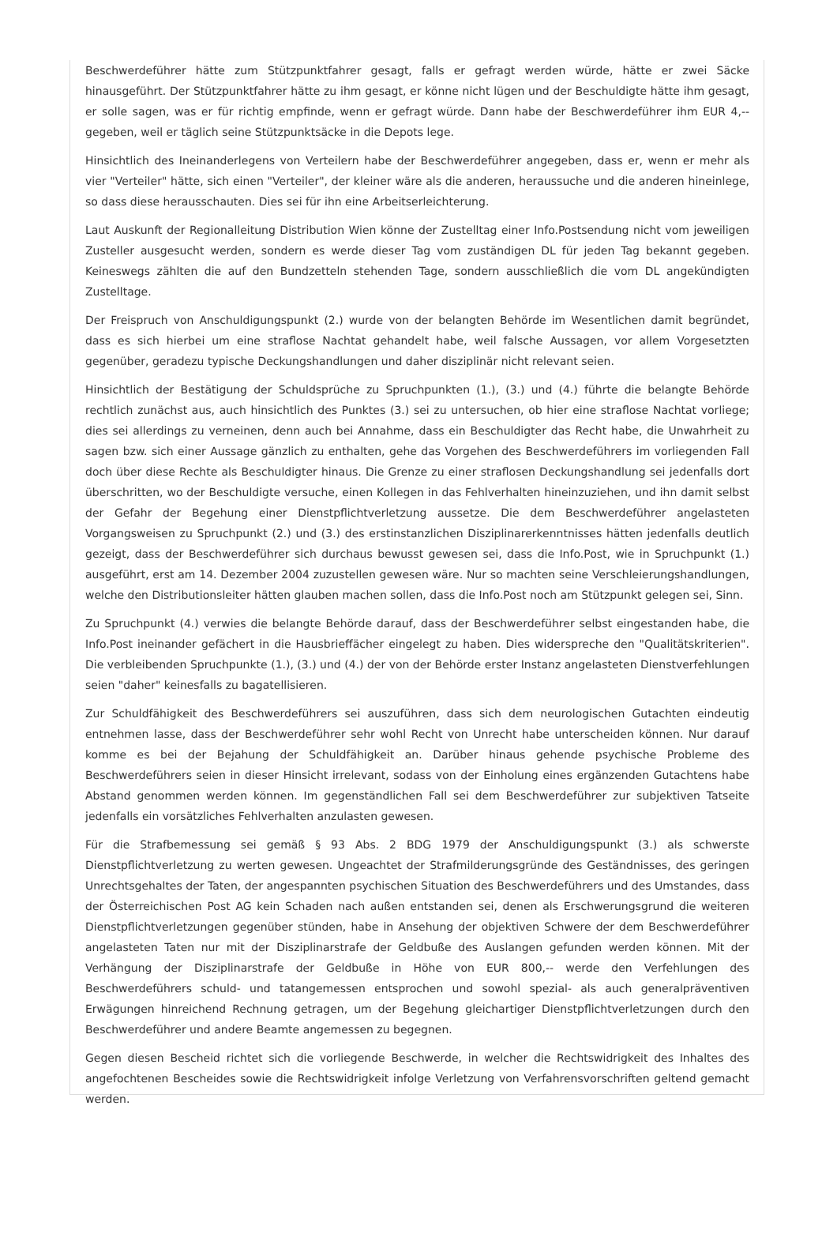Beschwerdeführer hätte zum Stützpunktfahrer gesagt, falls er gefragt werden würde, hätte er zwei Säcke hinausgeführt. Der Stützpunktfahrer hätte zu ihm gesagt, er könne nicht lügen und der Beschuldigte hätte ihm gesagt, er solle sagen, was er für richtig empfinde, wenn er gefragt würde. Dann habe der Beschwerdeführer ihm EUR 4,-- gegeben, weil er täglich seine Stützpunktsäcke in die Depots lege.
Hinsichtlich des Ineinanderlegens von Verteilern habe der Beschwerdeführer angegeben, dass er, wenn er mehr als vier "Verteiler" hätte, sich einen "Verteiler", der kleiner wäre als die anderen, heraussuche und die anderen hineinlege, so dass diese herausschauten. Dies sei für ihn eine Arbeitserleichterung.
Laut Auskunft der Regionalleitung Distribution Wien könne der Zustelltag einer Info.Postsendung nicht vom jeweiligen Zusteller ausgesucht werden, sondern es werde dieser Tag vom zuständigen DL für jeden Tag bekannt gegeben. Keineswegs zählten die auf den Bundzetteln stehenden Tage, sondern ausschließlich die vom DL angekündigten Zustelltage.
Der Freispruch von Anschuldigungspunkt (2.) wurde von der belangten Behörde im Wesentlichen damit begründet, dass es sich hierbei um eine straflose Nachtat gehandelt habe, weil falsche Aussagen, vor allem Vorgesetzten gegenüber, geradezu typische Deckungshandlungen und daher disziplinär nicht relevant seien.
Hinsichtlich der Bestätigung der Schuldsprüche zu Spruchpunkten (1.), (3.) und (4.) führte die belangte Behörde rechtlich zunächst aus, auch hinsichtlich des Punktes (3.) sei zu untersuchen, ob hier eine straflose Nachtat vorliege; dies sei allerdings zu verneinen, denn auch bei Annahme, dass ein Beschuldigter das Recht habe, die Unwahrheit zu sagen bzw. sich einer Aussage gänzlich zu enthalten, gehe das Vorgehen des Beschwerdeführers im vorliegenden Fall doch über diese Rechte als Beschuldigter hinaus. Die Grenze zu einer straflosen Deckungshandlung sei jedenfalls dort überschritten, wo der Beschuldigte versuche, einen Kollegen in das Fehlverhalten hineinzuziehen, und ihn damit selbst der Gefahr der Begehung einer Dienstpflichtverletzung aussetze. Die dem Beschwerdeführer angelasteten Vorgangsweisen zu Spruchpunkt (2.) und (3.) des erstinstanzlichen Disziplinarerkenntnisses hätten jedenfalls deutlich gezeigt, dass der Beschwerdeführer sich durchaus bewusst gewesen sei, dass die Info.Post, wie in Spruchpunkt (1.) ausgeführt, erst am 14. Dezember 2004 zuzustellen gewesen wäre. Nur so machten seine Verschleierungshandlungen, welche den Distributionsleiter hätten glauben machen sollen, dass die Info.Post noch am Stützpunkt gelegen sei, Sinn.
Zu Spruchpunkt (4.) verwies die belangte Behörde darauf, dass der Beschwerdeführer selbst eingestanden habe, die Info.Post ineinander gefächert in die Hausbrieffächer eingelegt zu haben. Dies widerspreche den "Qualitätskriterien". Die verbleibenden Spruchpunkte (1.), (3.) und (4.) der von der Behörde erster Instanz angelasteten Dienstverfehlungen seien "daher" keinesfalls zu bagatellisieren.
Zur Schuldfähigkeit des Beschwerdeführers sei auszuführen, dass sich dem neurologischen Gutachten eindeutig entnehmen lasse, dass der Beschwerdeführer sehr wohl Recht von Unrecht habe unterscheiden können. Nur darauf komme es bei der Bejahung der Schuldfähigkeit an. Darüber hinaus gehende psychische Probleme des Beschwerdeführers seien in dieser Hinsicht irrelevant, sodass von der Einholung eines ergänzenden Gutachtens habe Abstand genommen werden können. Im gegenständlichen Fall sei dem Beschwerdeführer zur subjektiven Tatseite jedenfalls ein vorsätzliches Fehlverhalten anzulasten gewesen.
Für die Strafbemessung sei gemäß § 93 Abs. 2 BDG 1979 der Anschuldigungspunkt (3.) als schwerste Dienstpflichtverletzung zu werten gewesen. Ungeachtet der Strafmilderungsgründe des Geständnisses, des geringen Unrechtsgehaltes der Taten, der angespannten psychischen Situation des Beschwerdeführers und des Umstandes, dass der Österreichischen Post AG kein Schaden nach außen entstanden sei, denen als Erschwerungsgrund die weiteren Dienstpflichtverletzungen gegenüber stünden, habe in Ansehung der objektiven Schwere der dem Beschwerdeführer angelasteten Taten nur mit der Disziplinarstrafe der Geldbuße des Auslangen gefunden werden können. Mit der Verhängung der Disziplinarstrafe der Geldbuße in Höhe von EUR 800,-- werde den Verfehlungen des Beschwerdeführers schuld- und tatangemessen entsprochen und sowohl spezial- als auch generalpräventiven Erwägungen hinreichend Rechnung getragen, um der Begehung gleichartiger Dienstpflichtverletzungen durch den Beschwerdeführer und andere Beamte angemessen zu begegnen.
Gegen diesen Bescheid richtet sich die vorliegende Beschwerde, in welcher die Rechtswidrigkeit des Inhaltes des angefochtenen Bescheides sowie die Rechtswidrigkeit infolge Verletzung von Verfahrensvorschriften geltend gemacht werden.